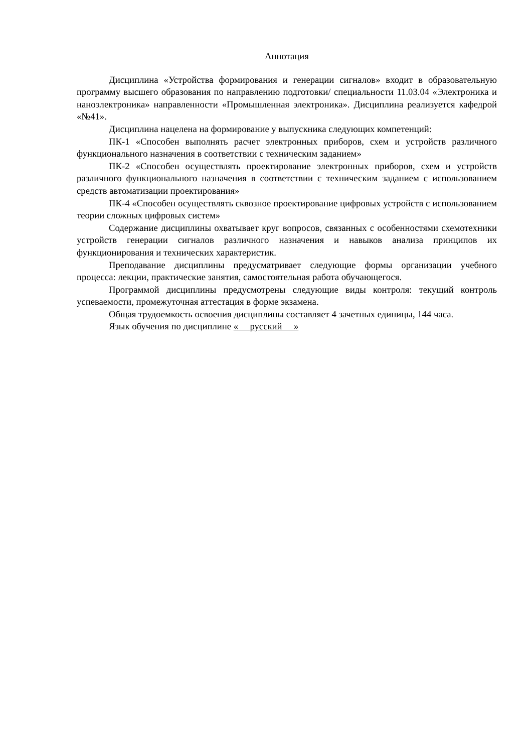Аннотация
Дисциплина «Устройства формирования и генерации сигналов» входит в образовательную программу высшего образования по направлению подготовки/ специальности 11.03.04 «Электроника и наноэлектроника» направленности «Промышленная электроника». Дисциплина реализуется кафедрой «№41».
Дисциплина нацелена на формирование у выпускника следующих компетенций:
ПК-1 «Способен выполнять расчет электронных приборов, схем и устройств различного функционального назначения в соответствии с техническим заданием»
ПК-2 «Способен осуществлять проектирование электронных приборов, схем и устройств различного функционального назначения в соответствии с техническим заданием с использованием средств автоматизации проектирования»
ПК-4 «Способен осуществлять сквозное проектирование цифровых устройств с использованием теории сложных цифровых систем»
Содержание дисциплины охватывает круг вопросов, связанных с особенностями схемотехники устройств генерации сигналов различного назначения и навыков анализа принципов их функционирования и технических характеристик.
Преподавание дисциплины предусматривает следующие формы организации учебного процесса: лекции, практические занятия, самостоятельная работа обучающегося.
Программой дисциплины предусмотрены следующие виды контроля: текущий контроль успеваемости, промежуточная аттестация в форме экзамена.
Общая трудоемкость освоения дисциплины составляет 4 зачетных единицы, 144 часа.
Язык обучения по дисциплине « русский »